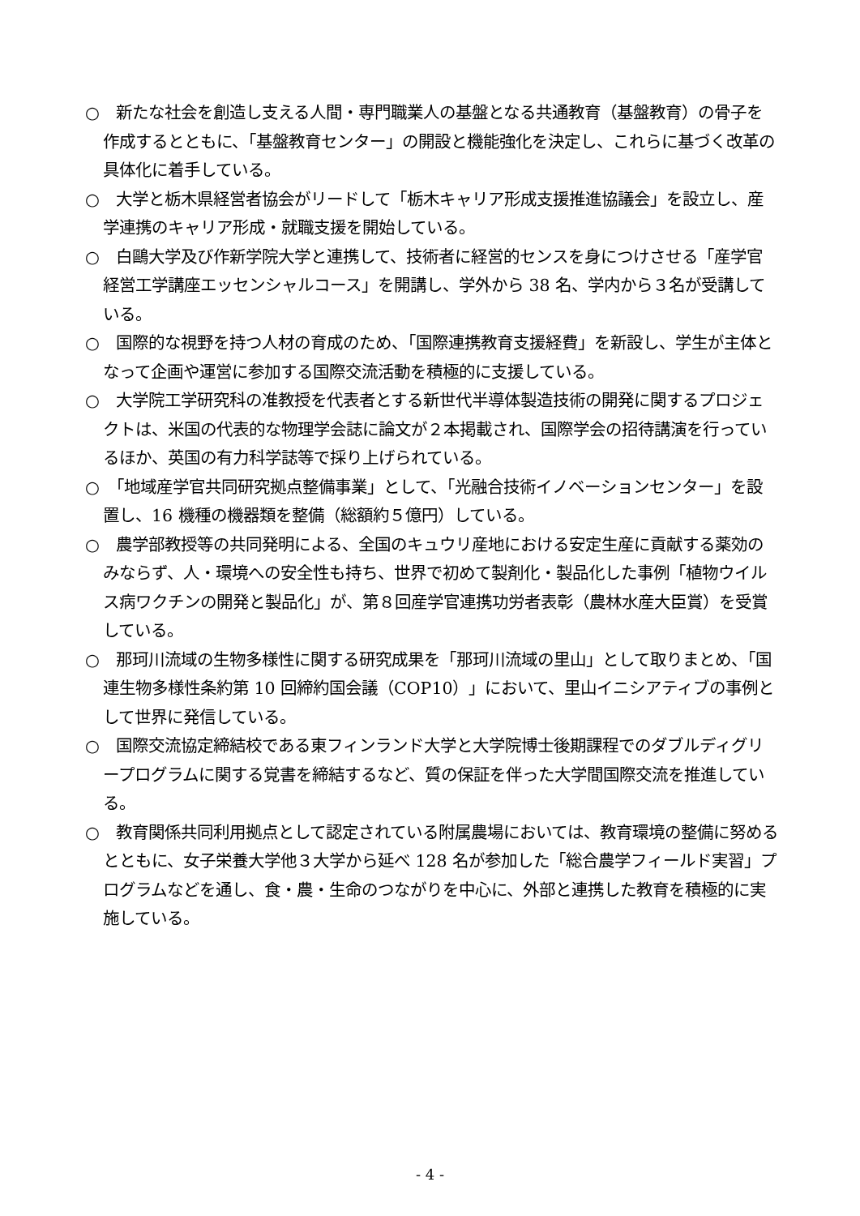○　新たな社会を創造し支える人間・専門職業人の基盤となる共通教育（基盤教育）の骨子を作成するとともに、「基盤教育センター」の開設と機能強化を決定し、これらに基づく改革の具体化に着手している。
○　大学と栃木県経営者協会がリードして「栃木キャリア形成支援推進協議会」を設立し、産学連携のキャリア形成・就職支援を開始している。
○　白鷗大学及び作新学院大学と連携して、技術者に経営的センスを身につけさせる「産学官経営工学講座エッセンシャルコース」を開講し、学外から 38 名、学内から３名が受講している。
○　国際的な視野を持つ人材の育成のため、「国際連携教育支援経費」を新設し、学生が主体となって企画や運営に参加する国際交流活動を積極的に支援している。
○　大学院工学研究科の准教授を代表者とする新世代半導体製造技術の開発に関するプロジェクトは、米国の代表的な物理学会誌に論文が２本掲載され、国際学会の招待講演を行っているほか、英国の有力科学誌等で採り上げられている。
○　「地域産学官共同研究拠点整備事業」として、「光融合技術イノベーションセンター」を設置し、16 機種の機器類を整備（総額約５億円）している。
○　農学部教授等の共同発明による、全国のキュウリ産地における安定生産に貢献する薬効のみならず、人・環境への安全性も持ち、世界で初めて製剤化・製品化した事例「植物ウイルス病ワクチンの開発と製品化」が、第８回産学官連携功労者表彰（農林水産大臣賞）を受賞している。
○　那珂川流域の生物多様性に関する研究成果を「那珂川流域の里山」として取りまとめ、「国連生物多様性条約第 10 回締約国会議（COP10）」において、里山イニシアティブの事例として世界に発信している。
○　国際交流協定締結校である東フィンランド大学と大学院博士後期課程でのダブルディグリープログラムに関する覚書を締結するなど、質の保証を伴った大学間国際交流を推進している。
○　教育関係共同利用拠点として認定されている附属農場においては、教育環境の整備に努めるとともに、女子栄養大学他３大学から延べ 128 名が参加した「総合農学フィールド実習」プログラムなどを通し、食・農・生命のつながりを中心に、外部と連携した教育を積極的に実施している。
- 4 -